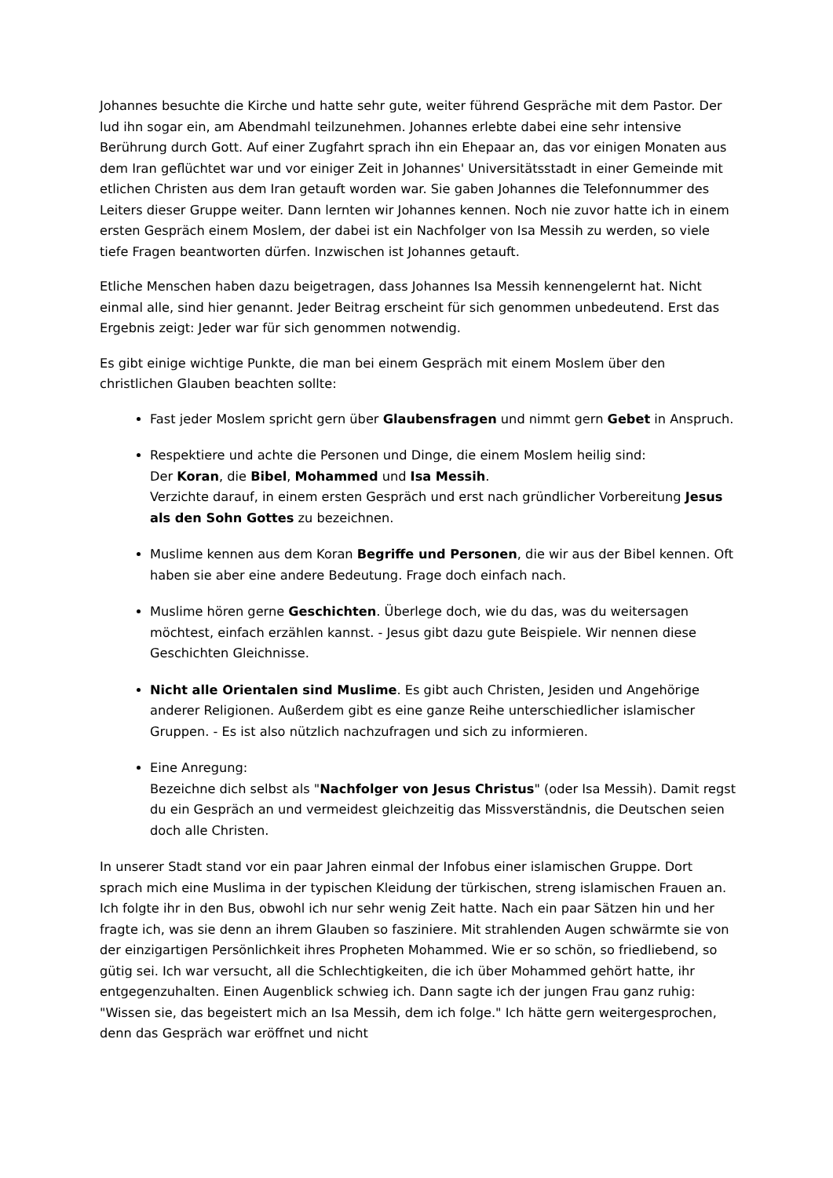Johannes besuchte die Kirche und hatte sehr gute, weiter führend Gespräche mit dem Pastor. Der lud ihn sogar ein, am Abendmahl teilzunehmen. Johannes erlebte dabei eine sehr intensive Berührung durch Gott. Auf einer Zugfahrt sprach ihn ein Ehepaar an, das vor einigen Monaten aus dem Iran geflüchtet war und vor einiger Zeit in Johannes' Universitätsstadt in einer Gemeinde mit etlichen Christen aus dem Iran getauft worden war. Sie gaben Johannes die Telefonnummer des Leiters dieser Gruppe weiter. Dann lernten wir Johannes kennen. Noch nie zuvor hatte ich in einem ersten Gespräch einem Moslem, der dabei ist ein Nachfolger von Isa Messih zu werden, so viele tiefe Fragen beantworten dürfen. Inzwischen ist Johannes getauft.
Etliche Menschen haben dazu beigetragen, dass Johannes Isa Messih kennengelernt hat. Nicht einmal alle, sind hier genannt. Jeder Beitrag erscheint für sich genommen unbedeutend. Erst das Ergebnis zeigt: Jeder war für sich genommen notwendig.
Es gibt einige wichtige Punkte, die man bei einem Gespräch mit einem Moslem über den christlichen Glauben beachten sollte:
Fast jeder Moslem spricht gern über Glaubensfragen und nimmt gern Gebet in Anspruch.
Respektiere und achte die Personen und Dinge, die einem Moslem heilig sind:
Der Koran, die Bibel, Mohammed und Isa Messih.
Verzichte darauf, in einem ersten Gespräch und erst nach gründlicher Vorbereitung Jesus als den Sohn Gottes zu bezeichnen.
Muslime kennen aus dem Koran Begriffe und Personen, die wir aus der Bibel kennen. Oft haben sie aber eine andere Bedeutung. Frage doch einfach nach.
Muslime hören gerne Geschichten. Überlege doch, wie du das, was du weitersagen möchtest, einfach erzählen kannst. - Jesus gibt dazu gute Beispiele. Wir nennen diese Geschichten Gleichnisse.
Nicht alle Orientalen sind Muslime. Es gibt auch Christen, Jesiden und Angehörige anderer Religionen. Außerdem gibt es eine ganze Reihe unterschiedlicher islamischer Gruppen. - Es ist also nützlich nachzufragen und sich zu informieren.
Eine Anregung:
Bezeichne dich selbst als "Nachfolger von Jesus Christus" (oder Isa Messih). Damit regst du ein Gespräch an und vermeidest gleichzeitig das Missverständnis, die Deutschen seien doch alle Christen.
In unserer Stadt stand vor ein paar Jahren einmal der Infobus einer islamischen Gruppe. Dort sprach mich eine Muslima in der typischen Kleidung der türkischen, streng islamischen Frauen an. Ich folgte ihr in den Bus, obwohl ich nur sehr wenig Zeit hatte. Nach ein paar Sätzen hin und her fragte ich, was sie denn an ihrem Glauben so fasziniere. Mit strahlenden Augen schwärmte sie von der einzigartigen Persönlichkeit ihres Propheten Mohammed. Wie er so schön, so friedliebend, so gütig sei. Ich war versucht, all die Schlechtigkeiten, die ich über Mohammed gehört hatte, ihr entgegenzuhalten. Einen Augenblick schwieg ich. Dann sagte ich der jungen Frau ganz ruhig: "Wissen sie, das begeistert mich an Isa Messih, dem ich folge." Ich hätte gern weitergesprochen, denn das Gespräch war eröffnet und nicht